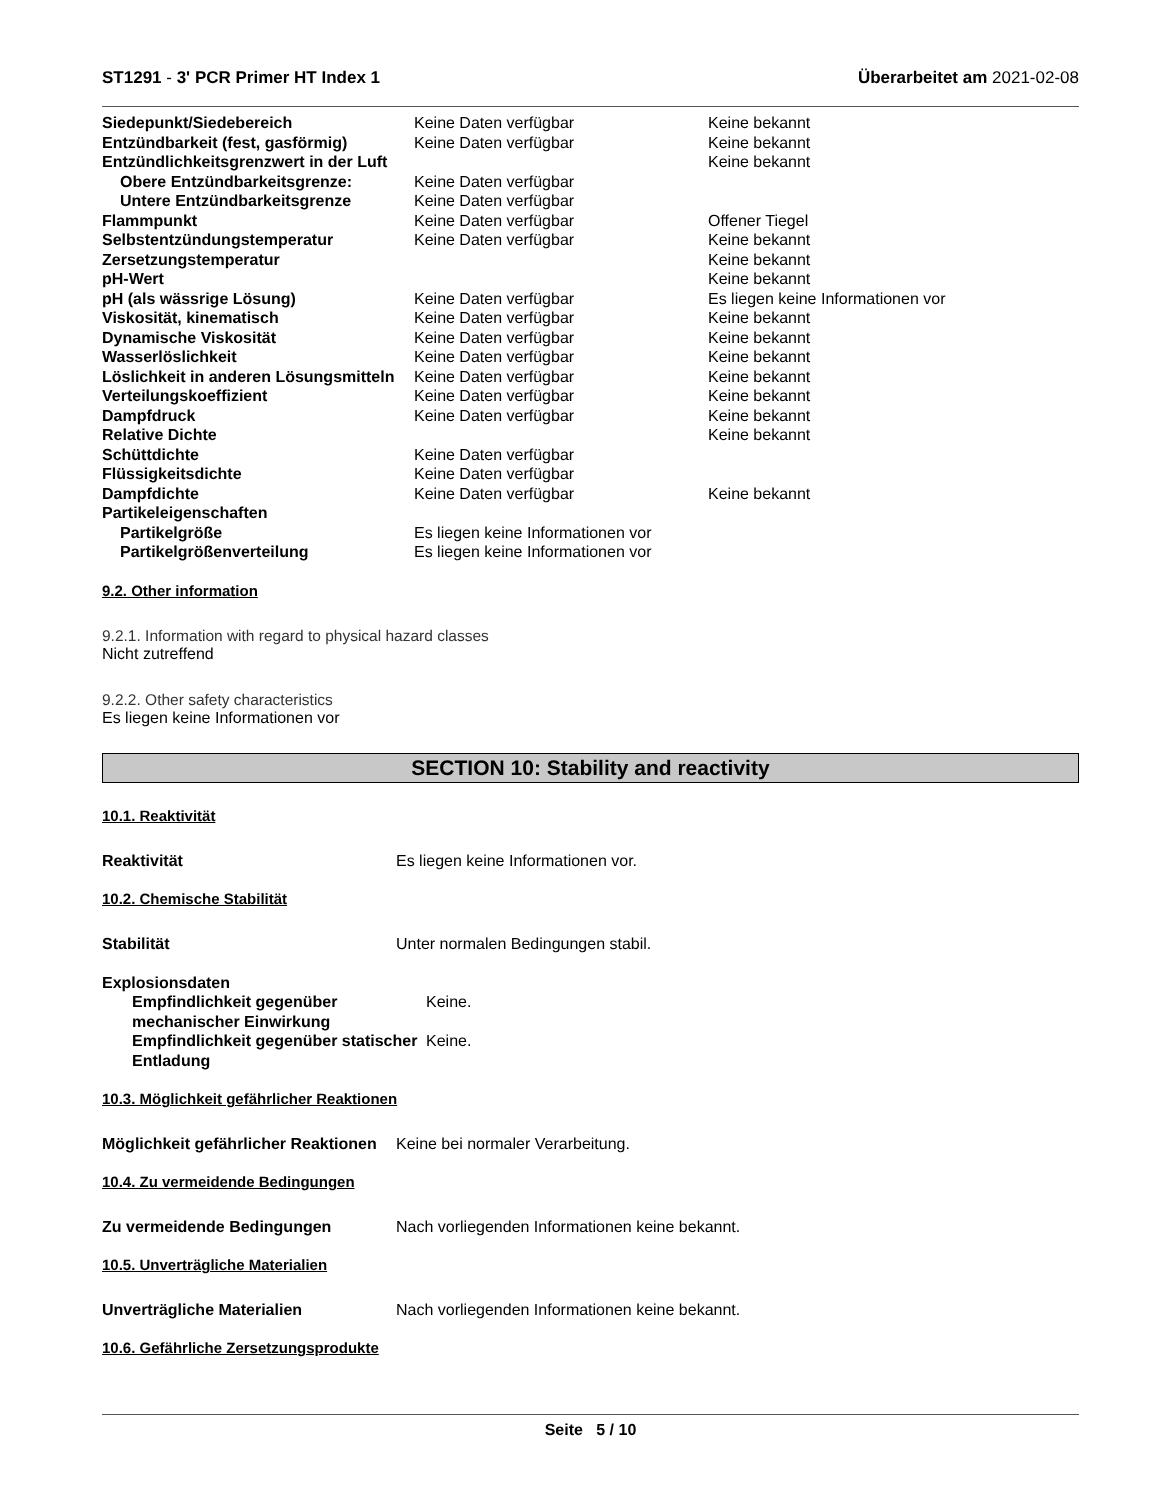ST1291 - 3' PCR Primer HT Index 1 Überarbeitet am 2021-02-08
| Siedepunkt/Siedebereich | Keine Daten verfügbar | Keine bekannt |
| Entzündbarkeit (fest, gasförmig) | Keine Daten verfügbar | Keine bekannt |
| Entzündlichkeitsgrenzwert in der Luft | | Keine bekannt |
| Obere Entzündbarkeitsgrenze: | Keine Daten verfügbar | |
| Untere Entzündbarkeitsgrenze | Keine Daten verfügbar | |
| Flammpunkt | Keine Daten verfügbar | Offener Tiegel |
| Selbstentzündungstemperatur | Keine Daten verfügbar | Keine bekannt |
| Zersetzungstemperatur | | Keine bekannt |
| pH-Wert | | Keine bekannt |
| pH (als wässrige Lösung) | Keine Daten verfügbar | Es liegen keine Informationen vor |
| Viskosität, kinematisch | Keine Daten verfügbar | Keine bekannt |
| Dynamische Viskosität | Keine Daten verfügbar | Keine bekannt |
| Wasserlöslichkeit | Keine Daten verfügbar | Keine bekannt |
| Löslichkeit in anderen Lösungsmitteln | Keine Daten verfügbar | Keine bekannt |
| Verteilungskoeffizient | Keine Daten verfügbar | Keine bekannt |
| Dampfdruck | Keine Daten verfügbar | Keine bekannt |
| Relative Dichte | | Keine bekannt |
| Schüttdichte | Keine Daten verfügbar | |
| Flüssigkeitsdichte | Keine Daten verfügbar | |
| Dampfdichte | Keine Daten verfügbar | Keine bekannt |
| Partikeleigenschaften | | |
| Partikelgröße | Es liegen keine Informationen vor | |
| Partikelgrößenverteilung | Es liegen keine Informationen vor | |
9.2. Other information
9.2.1. Information with regard to physical hazard classes
Nicht zutreffend
9.2.2. Other safety characteristics
Es liegen keine Informationen vor
SECTION 10: Stability and reactivity
10.1. Reaktivität
Reaktivität Es liegen keine Informationen vor.
10.2. Chemische Stabilität
Stabilität Unter normalen Bedingungen stabil.
| Explosionsdaten | |
| Empfindlichkeit gegenüber mechanischer Einwirkung | Keine. |
| Empfindlichkeit gegenüber statischer Entladung | Keine. |
10.3. Möglichkeit gefährlicher Reaktionen
Möglichkeit gefährlicher Reaktionen Keine bei normaler Verarbeitung.
10.4. Zu vermeidende Bedingungen
Zu vermeidende Bedingungen Nach vorliegenden Informationen keine bekannt.
10.5. Unverträgliche Materialien
Unverträgliche Materialien Nach vorliegenden Informationen keine bekannt.
10.6. Gefährliche Zersetzungsprodukte
Seite 5 / 10